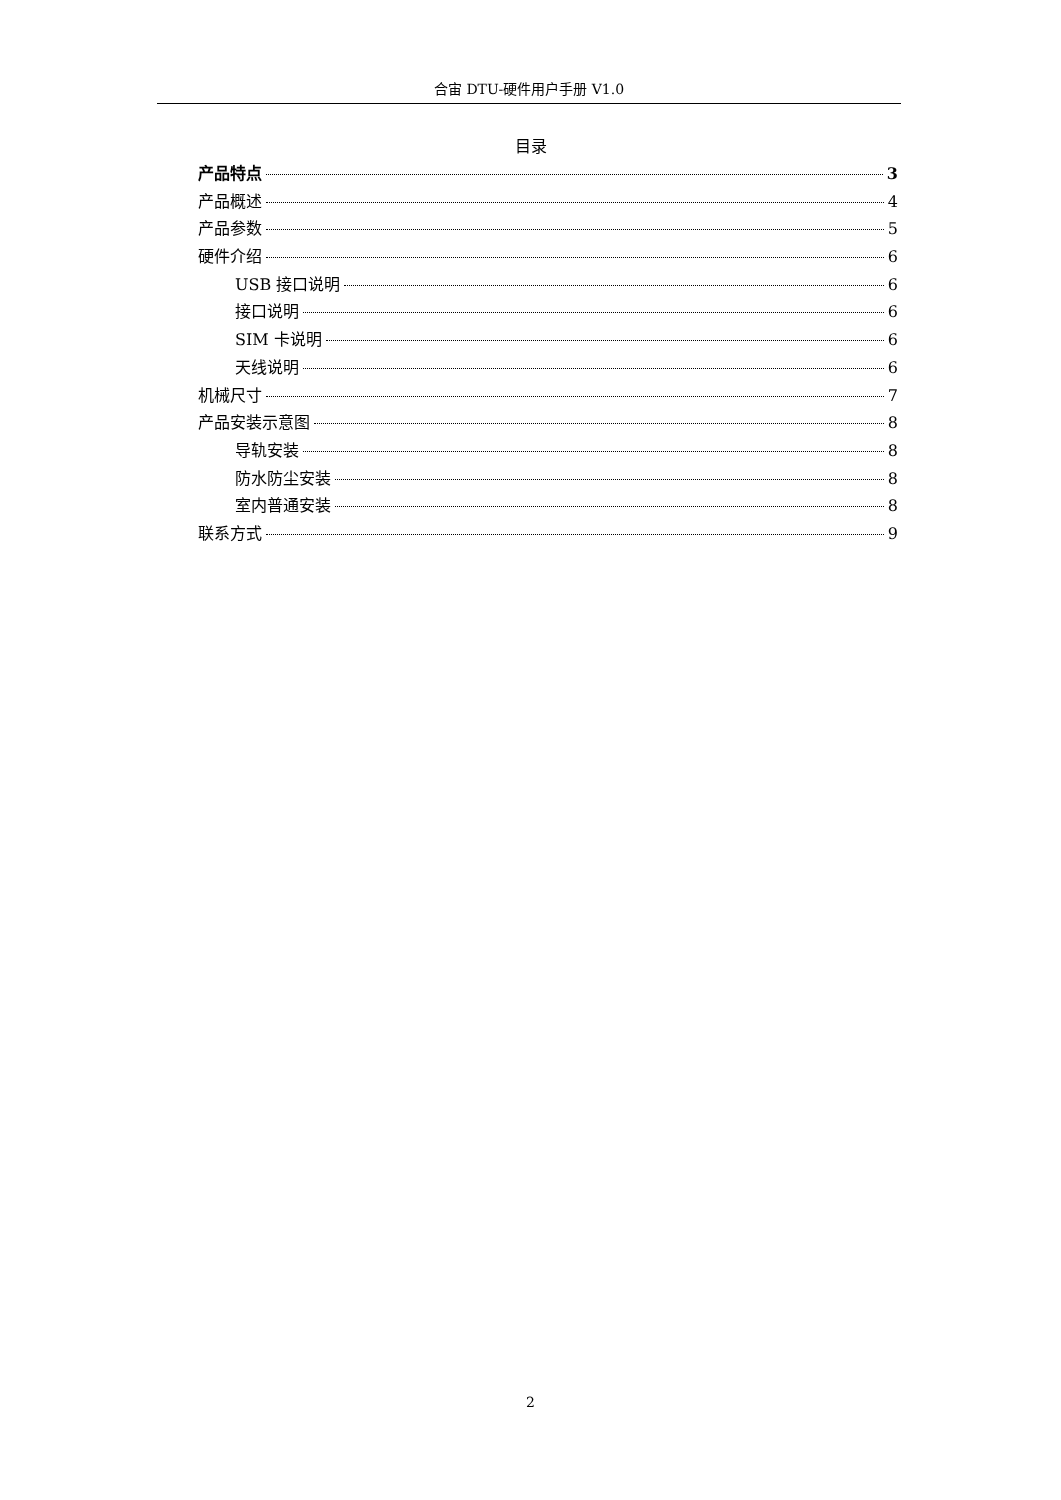合宙 DTU-硬件用户手册 V1.0
目录
产品特点 3
产品概述 4
产品参数 5
硬件介绍 6
USB 接口说明 6
接口说明 6
SIM 卡说明 6
天线说明 6
机械尺寸 7
产品安装示意图 8
导轨安装 8
防水防尘安装 8
室内普通安装 8
联系方式 9
2